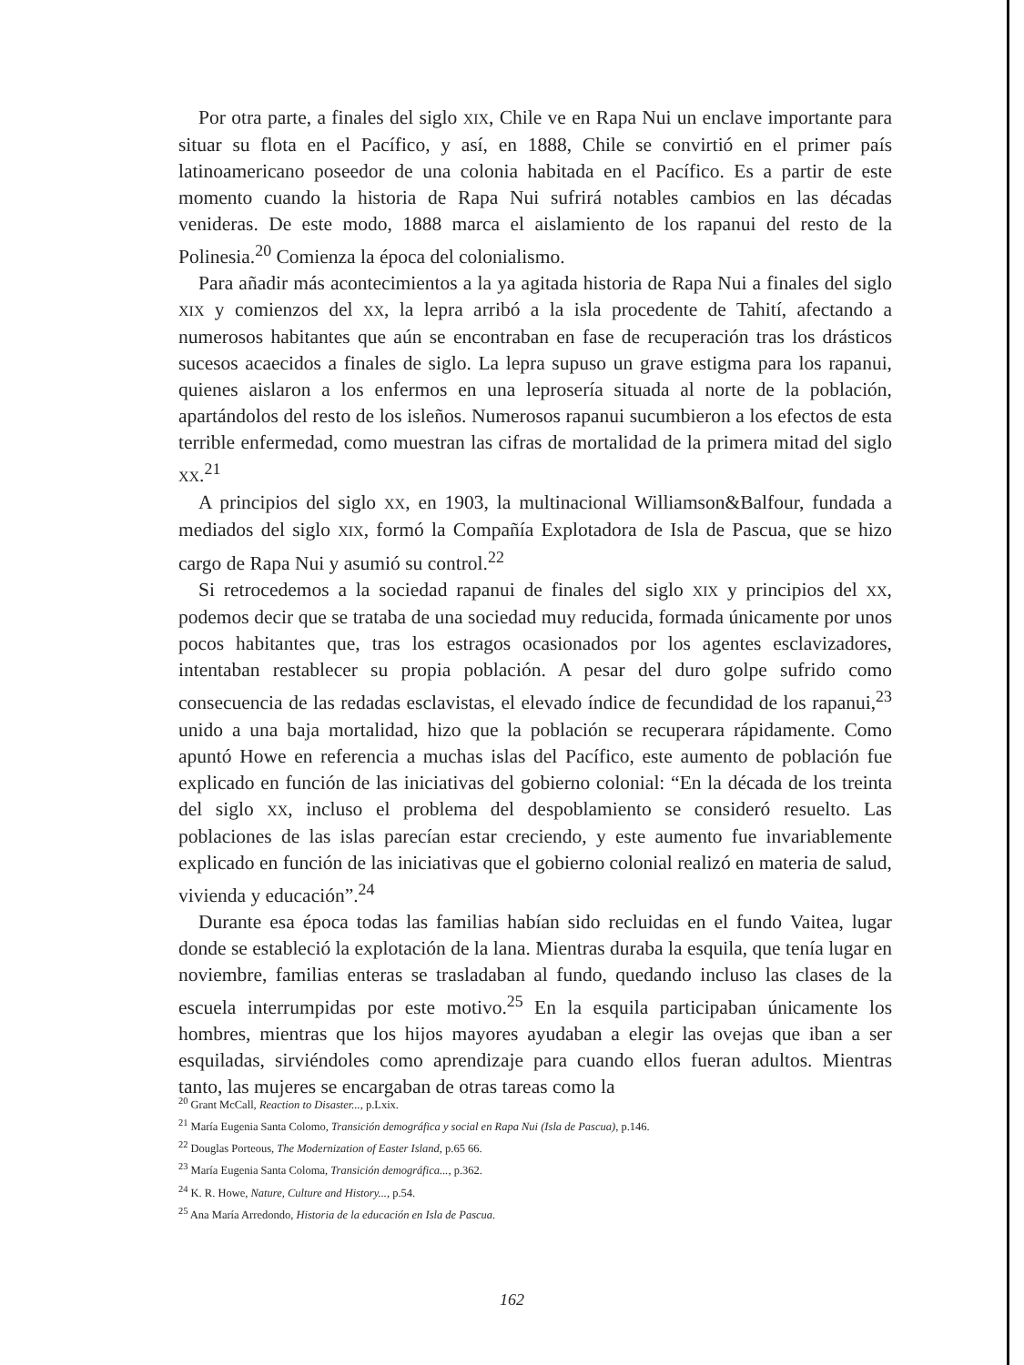Por otra parte, a finales del siglo XIX, Chile ve en Rapa Nui un enclave importante para situar su flota en el Pacífico, y así, en 1888, Chile se convirtió en el primer país latinoamericano poseedor de una colonia habitada en el Pacífico. Es a partir de este momento cuando la historia de Rapa Nui sufrirá notables cambios en las décadas venideras. De este modo, 1888 marca el aislamiento de los rapanui del resto de la Polinesia.<sup>20</sup> Comienza la época del colonialismo.
Para añadir más acontecimientos a la ya agitada historia de Rapa Nui a finales del siglo XIX y comienzos del XX, la lepra arribó a la isla procedente de Tahití, afectando a numerosos habitantes que aún se encontraban en fase de recuperación tras los drásticos sucesos acaecidos a finales de siglo. La lepra supuso un grave estigma para los rapanui, quienes aislaron a los enfermos en una leprosería situada al norte de la población, apartándolos del resto de los isleños. Numerosos rapanui sucumbieron a los efectos de esta terrible enfermedad, como muestran las cifras de mortalidad de la primera mitad del siglo XX.<sup>21</sup>
A principios del siglo XX, en 1903, la multinacional Williamson&Balfour, fundada a mediados del siglo XIX, formó la Compañía Explotadora de Isla de Pascua, que se hizo cargo de Rapa Nui y asumió su control.<sup>22</sup>
Si retrocedemos a la sociedad rapanui de finales del siglo XIX y principios del XX, podemos decir que se trataba de una sociedad muy reducida, formada únicamente por unos pocos habitantes que, tras los estragos ocasionados por los agentes esclavizadores, intentaban restablecer su propia población. A pesar del duro golpe sufrido como consecuencia de las redadas esclavistas, el elevado índice de fecundidad de los rapanui,<sup>23</sup> unido a una baja mortalidad, hizo que la población se recuperara rápidamente. Como apuntó Howe en referencia a muchas islas del Pacífico, este aumento de población fue explicado en función de las iniciativas del gobierno colonial: “En la década de los treinta del siglo XX, incluso el problema del despoblamiento se consideró resuelto. Las poblaciones de las islas parecían estar creciendo, y este aumento fue invariablemente explicado en función de las iniciativas que el gobierno colonial realizó en materia de salud, vivienda y educación”.<sup>24</sup>
Durante esa época todas las familias habían sido recluidas en el fundo Vaitea, lugar donde se estableció la explotación de la lana. Mientras duraba la esquila, que tenía lugar en noviembre, familias enteras se trasladaban al fundo, quedando incluso las clases de la escuela interrumpidas por este motivo.<sup>25</sup> En la esquila participaban únicamente los hombres, mientras que los hijos mayores ayudaban a elegir las ovejas que iban a ser esquiladas, sirviéndoles como aprendizaje para cuando ellos fueran adultos. Mientras tanto, las mujeres se encargaban de otras tareas como la
<sup>20</sup> Grant McCall, Reaction to Disaster..., p.Lxix.
<sup>21</sup> María Eugenia Santa Colomo, Transición demográfica y social en Rapa Nui (Isla de Pascua), p.146.
<sup>22</sup> Douglas Porteous, The Modernization of Easter Island, p.65 66.
<sup>23</sup> María Eugenia Santa Coloma, Transición demográfica..., p.362.
<sup>24</sup> K. R. Howe, Nature, Culture and History..., p.54.
<sup>25</sup> Ana María Arredondo, Historia de la educación en Isla de Pascua.
162